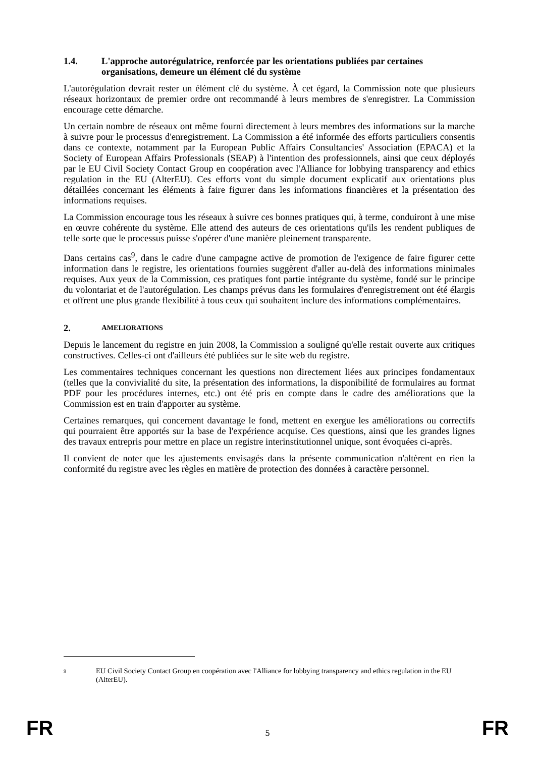1.4. L'approche autorégulatrice, renforcée par les orientations publiées par certaines organisations, demeure un élément clé du système
L'autorégulation devrait rester un élément clé du système. À cet égard, la Commission note que plusieurs réseaux horizontaux de premier ordre ont recommandé à leurs membres de s'enregistrer. La Commission encourage cette démarche.
Un certain nombre de réseaux ont même fourni directement à leurs membres des informations sur la marche à suivre pour le processus d'enregistrement. La Commission a été informée des efforts particuliers consentis dans ce contexte, notamment par la European Public Affairs Consultancies' Association (EPACA) et la Society of European Affairs Professionals (SEAP) à l'intention des professionnels, ainsi que ceux déployés par le EU Civil Society Contact Group en coopération avec l'Alliance for lobbying transparency and ethics regulation in the EU (AlterEU). Ces efforts vont du simple document explicatif aux orientations plus détaillées concernant les éléments à faire figurer dans les informations financières et la présentation des informations requises.
La Commission encourage tous les réseaux à suivre ces bonnes pratiques qui, à terme, conduiront à une mise en œuvre cohérente du système. Elle attend des auteurs de ces orientations qu'ils les rendent publiques de telle sorte que le processus puisse s'opérer d'une manière pleinement transparente.
Dans certains cas<sup>9</sup>, dans le cadre d'une campagne active de promotion de l'exigence de faire figurer cette information dans le registre, les orientations fournies suggèrent d'aller au-delà des informations minimales requises. Aux yeux de la Commission, ces pratiques font partie intégrante du système, fondé sur le principe du volontariat et de l'autorégulation. Les champs prévus dans les formulaires d'enregistrement ont été élargis et offrent une plus grande flexibilité à tous ceux qui souhaitent inclure des informations complémentaires.
2. AMELIORATIONS
Depuis le lancement du registre en juin 2008, la Commission a souligné qu'elle restait ouverte aux critiques constructives. Celles-ci ont d'ailleurs été publiées sur le site web du registre.
Les commentaires techniques concernant les questions non directement liées aux principes fondamentaux (telles que la convivialité du site, la présentation des informations, la disponibilité de formulaires au format PDF pour les procédures internes, etc.) ont été pris en compte dans le cadre des améliorations que la Commission est en train d'apporter au système.
Certaines remarques, qui concernent davantage le fond, mettent en exergue les améliorations ou correctifs qui pourraient être apportés sur la base de l'expérience acquise. Ces questions, ainsi que les grandes lignes des travaux entrepris pour mettre en place un registre interinstitutionnel unique, sont évoquées ci-après.
Il convient de noter que les ajustements envisagés dans la présente communication n'altèrent en rien la conformité du registre avec les règles en matière de protection des données à caractère personnel.
9 EU Civil Society Contact Group en coopération avec l'Alliance for lobbying transparency and ethics regulation in the EU (AlterEU).
FR 5 FR